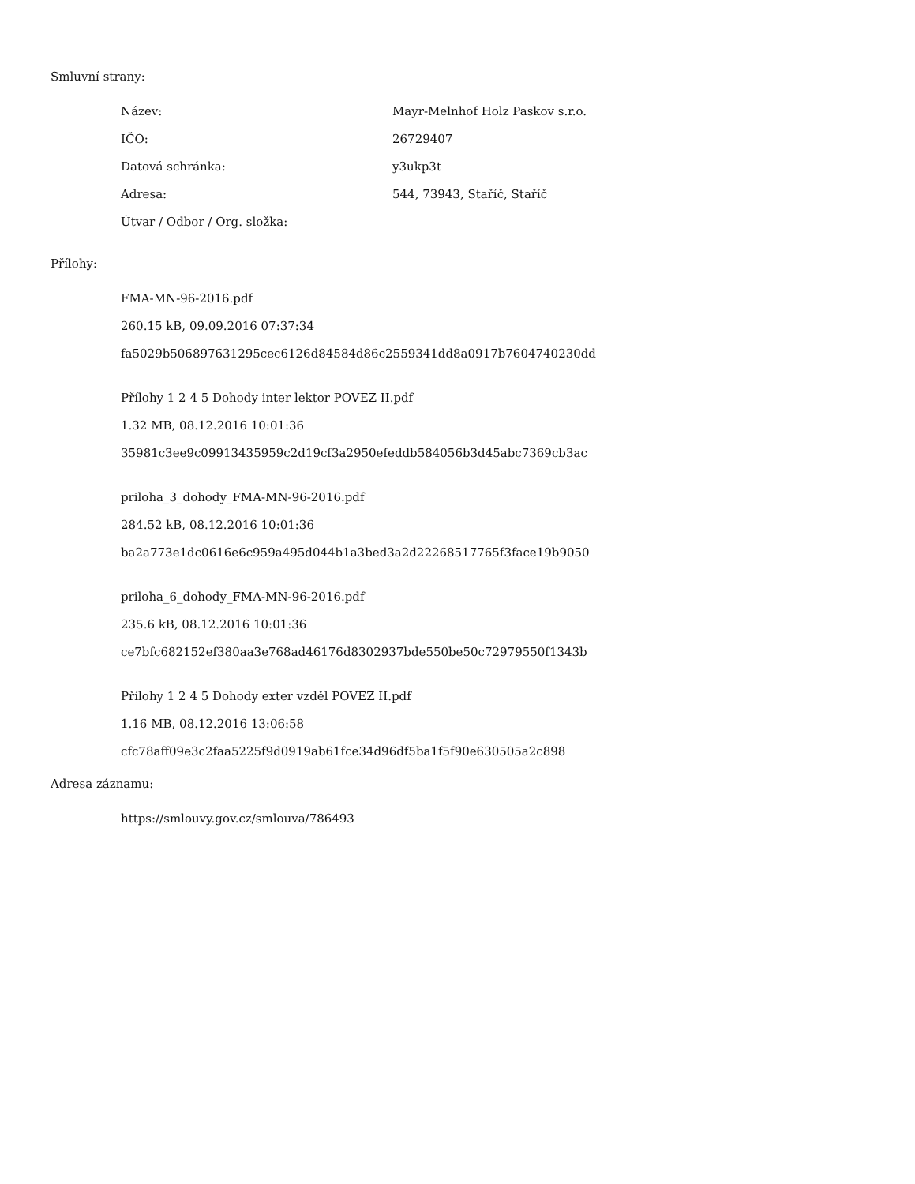Smluvní strany:
| Název: | Mayr-Melnhof Holz Paskov s.r.o. |
| IČO: | 26729407 |
| Datová schránka: | y3ukp3t |
| Adresa: | 544, 73943, Staříč, Staříč |
| Útvar / Odbor / Org. složka: | |
Přílohy:
FMA-MN-96-2016.pdf
260.15 kB, 09.09.2016 07:37:34
fa5029b506897631295cec6126d84584d86c2559341dd8a0917b7604740230dd
Přílohy 1 2 4 5 Dohody inter lektor POVEZ II.pdf
1.32 MB, 08.12.2016 10:01:36
35981c3ee9c09913435959c2d19cf3a2950efeddb584056b3d45abc7369cb3ac
priloha_3_dohody_FMA-MN-96-2016.pdf
284.52 kB, 08.12.2016 10:01:36
ba2a773e1dc0616e6c959a495d044b1a3bed3a2d22268517765f3face19b9050
priloha_6_dohody_FMA-MN-96-2016.pdf
235.6 kB, 08.12.2016 10:01:36
ce7bfc682152ef380aa3e768ad46176d8302937bde550be50c72979550f1343b
Přílohy 1 2 4 5 Dohody exter vzděl POVEZ II.pdf
1.16 MB, 08.12.2016 13:06:58
cfc78aff09e3c2faa5225f9d0919ab61fce34d96df5ba1f5f90e630505a2c898
Adresa záznamu:
https://smlouvy.gov.cz/smlouva/786493